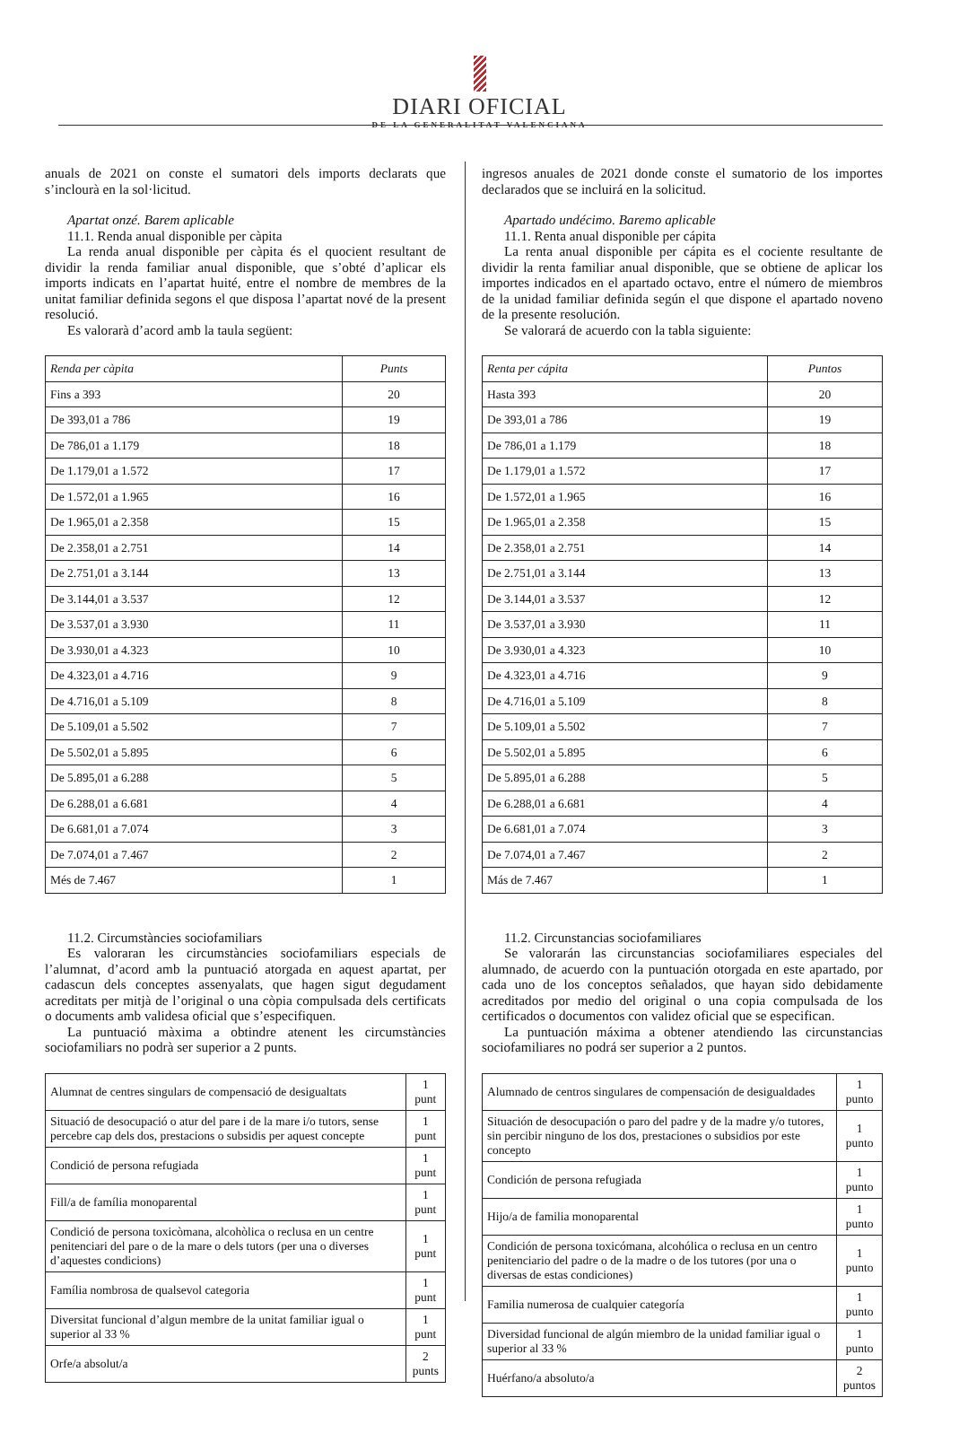DIARI OFICIAL
DE LA GENERALITAT VALENCIANA
anuals de 2021 on conste el sumatori dels imports declarats que s’inclourà en la sol·licitud.
Apartat onzé. Barem aplicable
11.1. Renda anual disponible per càpita
La renda anual disponible per càpita és el quocient resultant de dividir la renda familiar anual disponible, que s’obté d’aplicar els imports indicats en l’apartat huité, entre el nombre de membres de la unitat familiar definida segons el que disposa l’apartat nové de la present resolució.
Es valorarà d’acord amb la taula següent:
| Renda per càpita | Punts |
| --- | --- |
| Fins a 393 | 20 |
| De 393,01 a 786 | 19 |
| De 786,01 a 1.179 | 18 |
| De 1.179,01 a 1.572 | 17 |
| De 1.572,01 a 1.965 | 16 |
| De 1.965,01 a 2.358 | 15 |
| De 2.358,01 a 2.751 | 14 |
| De 2.751,01 a 3.144 | 13 |
| De 3.144,01 a 3.537 | 12 |
| De 3.537,01 a 3.930 | 11 |
| De 3.930,01 a 4.323 | 10 |
| De 4.323,01 a 4.716 | 9 |
| De 4.716,01 a 5.109 | 8 |
| De 5.109,01 a 5.502 | 7 |
| De 5.502,01 a 5.895 | 6 |
| De 5.895,01 a 6.288 | 5 |
| De 6.288,01 a 6.681 | 4 |
| De 6.681,01 a 7.074 | 3 |
| De 7.074,01 a 7.467 | 2 |
| Més de 7.467 | 1 |
11.2. Circumstàncies sociofamiliars
Es valoraran les circumstàncies sociofamiliars especials de l’alumnat, d’acord amb la puntuació atorgada en aquest apartat, per cadascun dels conceptes assenyalats, que hagen sigut degudament acreditats per mitjà de l’original o una còpia compulsada dels certificats o documents amb validesa oficial que s’especifiquen.
La puntuació màxima a obtindre atenent les circumstàncies sociofamiliars no podrà ser superior a 2 punts.
| Alumnat de centres singulars de compensació de desigualtats | 1 punt |
| Situació de desocupació o atur del pare i de la mare i/o tutors, sense percebre cap dels dos, prestacions o subsidis per aquest concepte | 1 punt |
| Condició de persona refugiada | 1 punt |
| Fill/a de família monoparental | 1 punt |
| Condició de persona toxicòmana, alcohòlica o reclusa en un centre penitenciari del pare o de la mare o dels tutors (per una o diverses d’aquestes condicions) | 1 punt |
| Família nombrosa de qualsevol categoria | 1 punt |
| Diversitat funcional d’algun membre de la unitat familiar igual o superior al 33 % | 1 punt |
| Orfe/a absolut/a | 2 punts |
ingresos anuales de 2021 donde conste el sumatorio de los importes declarados que se incluirá en la solicitud.
Apartado undécimo. Baremo aplicable
11.1. Renta anual disponible per cápita
La renta anual disponible per cápita es el cociente resultante de dividir la renta familiar anual disponible, que se obtiene de aplicar los importes indicados en el apartado octavo, entre el número de miembros de la unidad familiar definida según el que dispone el apartado noveno de la presente resolución.
Se valorará de acuerdo con la tabla siguiente:
| Renta per cápita | Puntos |
| --- | --- |
| Hasta 393 | 20 |
| De 393,01 a 786 | 19 |
| De 786,01 a 1.179 | 18 |
| De 1.179,01 a 1.572 | 17 |
| De 1.572,01 a 1.965 | 16 |
| De 1.965,01 a 2.358 | 15 |
| De 2.358,01 a 2.751 | 14 |
| De 2.751,01 a 3.144 | 13 |
| De 3.144,01 a 3.537 | 12 |
| De 3.537,01 a 3.930 | 11 |
| De 3.930,01 a 4.323 | 10 |
| De 4.323,01 a 4.716 | 9 |
| De 4.716,01 a 5.109 | 8 |
| De 5.109,01 a 5.502 | 7 |
| De 5.502,01 a 5.895 | 6 |
| De 5.895,01 a 6.288 | 5 |
| De 6.288,01 a 6.681 | 4 |
| De 6.681,01 a 7.074 | 3 |
| De 7.074,01 a 7.467 | 2 |
| Más de 7.467 | 1 |
11.2. Circunstancias sociofamiliares
Se valorarán las circunstancias sociofamiliares especiales del alumnado, de acuerdo con la puntuación otorgada en este apartado, por cada uno de los conceptos señalados, que hayan sido debidamente acreditados por medio del original o una copia compulsada de los certificados o documentos con validez oficial que se especifican.
La puntuación máxima a obtener atendiendo las circunstancias sociofamiliares no podrá ser superior a 2 puntos.
| Alumnado de centros singulares de compensación de desigualdades | 1 punto |
| Situación de desocupación o paro del padre y de la madre y/o tutores, sin percibir ninguno de los dos, prestaciones o subsidios por este concepto | 1 punto |
| Condición de persona refugiada | 1 punto |
| Hijo/a de familia monoparental | 1 punto |
| Condición de persona toxicómana, alcohólica o reclusa en un centro penitenciario del padre o de la madre o de los tutores (por una o diversas de estas condiciones) | 1 punto |
| Familia numerosa de cualquier categoría | 1 punto |
| Diversidad funcional de algún miembro de la unidad familiar igual o superior al 33 % | 1 punto |
| Huérfano/a absoluto/a | 2 puntos |